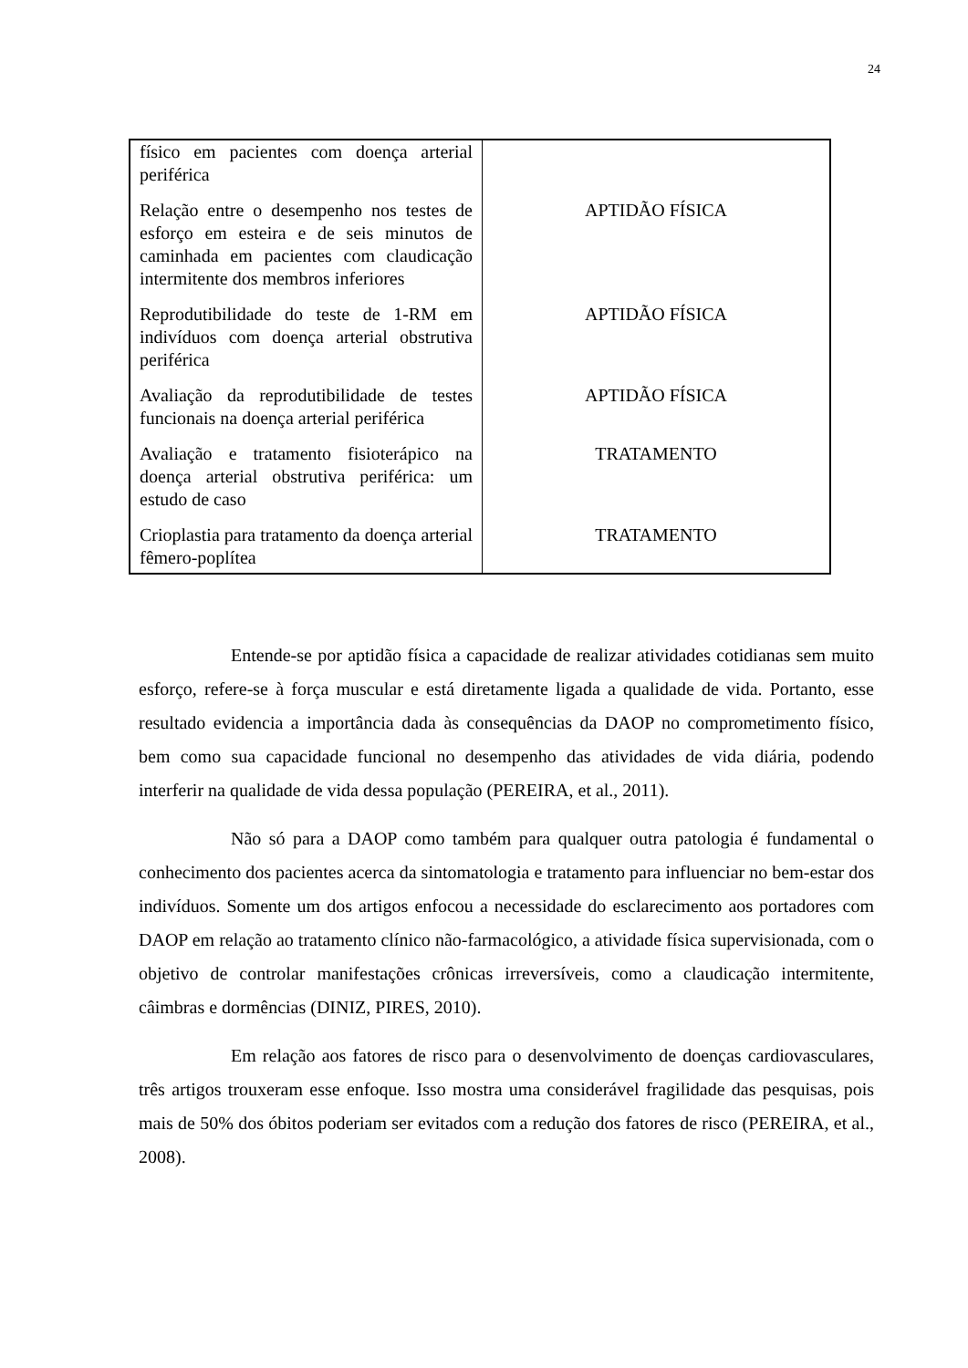24
| físico em pacientes com doença arterial periférica | |
| Relação entre o desempenho nos testes de esforço em esteira e de seis minutos de caminhada em pacientes com claudicação intermitente dos membros inferiores | APTIDÃO FÍSICA |
| Reprodutibilidade do teste de 1-RM em indivíduos com doença arterial obstrutiva periférica | APTIDÃO FÍSICA |
| Avaliação da reprodutibilidade de testes funcionais na doença arterial periférica | APTIDÃO FÍSICA |
| Avaliação e tratamento fisioterápico na doença arterial obstrutiva periférica: um estudo de caso | TRATAMENTO |
| Crioplastia para tratamento da doença arterial fêmero-poplítea | TRATAMENTO |
Entende-se por aptidão física a capacidade de realizar atividades cotidianas sem muito esforço, refere-se à força muscular e está diretamente ligada a qualidade de vida. Portanto, esse resultado evidencia a importância dada às consequências da DAOP no comprometimento físico, bem como sua capacidade funcional no desempenho das atividades de vida diária, podendo interferir na qualidade de vida dessa população (PEREIRA, et al., 2011).
Não só para a DAOP como também para qualquer outra patologia é fundamental o conhecimento dos pacientes acerca da sintomatologia e tratamento para influenciar no bem-estar dos indivíduos. Somente um dos artigos enfocou a necessidade do esclarecimento aos portadores com DAOP em relação ao tratamento clínico não-farmacológico, a atividade física supervisionada, com o objetivo de controlar manifestações crônicas irreversíveis, como a claudicação intermitente, câimbras e dormências (DINIZ, PIRES, 2010).
Em relação aos fatores de risco para o desenvolvimento de doenças cardiovasculares, três artigos trouxeram esse enfoque. Isso mostra uma considerável fragilidade das pesquisas, pois mais de 50% dos óbitos poderiam ser evitados com a redução dos fatores de risco (PEREIRA, et al., 2008).